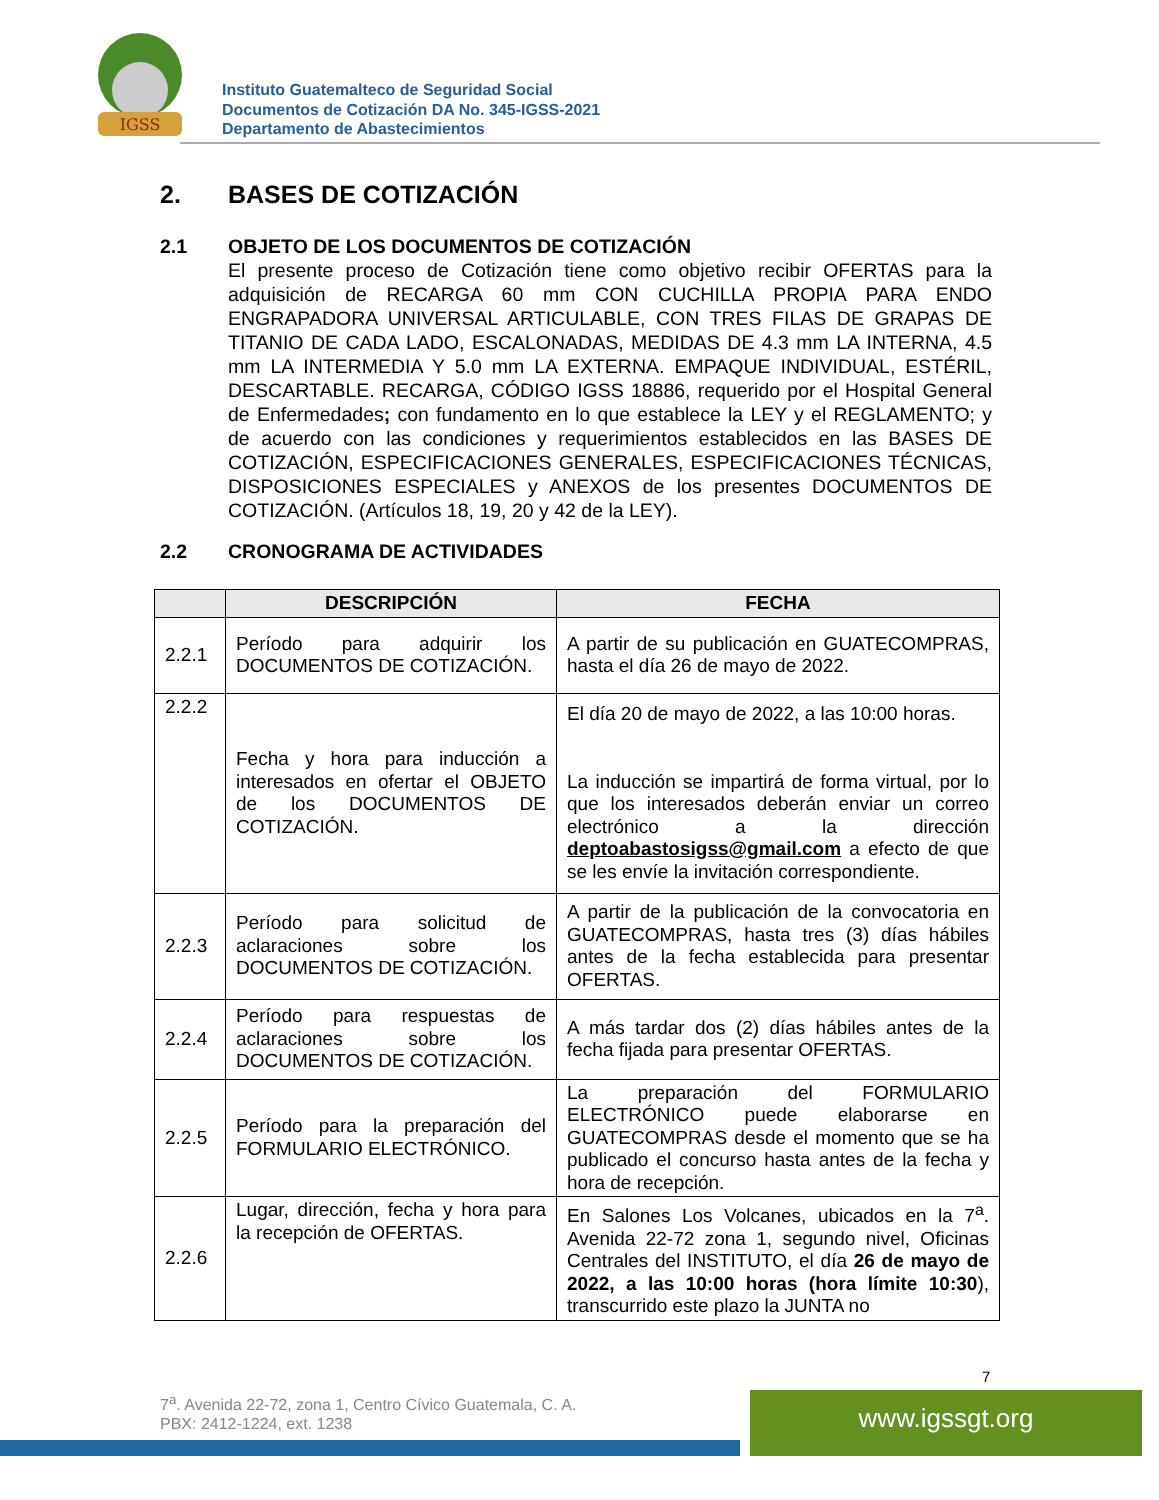IGSS
Instituto Guatemalteco de Seguridad Social
Documentos de Cotización DA No. 345-IGSS-2021
Departamento de Abastecimientos
2. BASES DE COTIZACIÓN
2.1 OBJETO DE LOS DOCUMENTOS DE COTIZACIÓN
El presente proceso de Cotización tiene como objetivo recibir OFERTAS para la adquisición de RECARGA 60 mm CON CUCHILLA PROPIA PARA ENDO ENGRAPADORA UNIVERSAL ARTICULABLE, CON TRES FILAS DE GRAPAS DE TITANIO DE CADA LADO, ESCALONADAS, MEDIDAS DE 4.3 mm LA INTERNA, 4.5 mm LA INTERMEDIA Y 5.0 mm LA EXTERNA. EMPAQUE INDIVIDUAL, ESTÉRIL, DESCARTABLE. RECARGA, CÓDIGO IGSS 18886, requerido por el Hospital General de Enfermedades; con fundamento en lo que establece la LEY y el REGLAMENTO; y de acuerdo con las condiciones y requerimientos establecidos en las BASES DE COTIZACIÓN, ESPECIFICACIONES GENERALES, ESPECIFICACIONES TÉCNICAS, DISPOSICIONES ESPECIALES y ANEXOS de los presentes DOCUMENTOS DE COTIZACIÓN. (Artículos 18, 19, 20 y 42 de la LEY).
2.2 CRONOGRAMA DE ACTIVIDADES
| | DESCRIPCIÓN | FECHA |
| --- | --- | --- |
| 2.2.1 | Período para adquirir los DOCUMENTOS DE COTIZACIÓN. | A partir de su publicación en GUATECOMPRAS, hasta el día 26 de mayo de 2022. |
| 2.2.2 | Fecha y hora para inducción a interesados en ofertar el OBJETO de los DOCUMENTOS DE COTIZACIÓN. | El día 20 de mayo de 2022, a las 10:00 horas. La inducción se impartirá de forma virtual, por lo que los interesados deberán enviar un correo electrónico a la dirección deptoabastosigss@gmail.com a efecto de que se les envíe la invitación correspondiente. |
| 2.2.3 | Período para solicitud de aclaraciones sobre los DOCUMENTOS DE COTIZACIÓN. | A partir de la publicación de la convocatoria en GUATECOMPRAS, hasta tres (3) días hábiles antes de la fecha establecida para presentar OFERTAS. |
| 2.2.4 | Período para respuestas de aclaraciones sobre los DOCUMENTOS DE COTIZACIÓN. | A más tardar dos (2) días hábiles antes de la fecha fijada para presentar OFERTAS. |
| 2.2.5 | Período para la preparación del FORMULARIO ELECTRÓNICO. | La preparación del FORMULARIO ELECTRÓNICO puede elaborarse en GUATECOMPRAS desde el momento que se ha publicado el concurso hasta antes de la fecha y hora de recepción. |
| 2.2.6 | Lugar, dirección, fecha y hora para la recepción de OFERTAS. | En Salones Los Volcanes, ubicados en la 7<sup>a</sup>. Avenida 22-72 zona 1, segundo nivel, Oficinas Centrales del INSTITUTO, el día 26 de mayo de 2022, a las 10:00 horas (hora límite 10:30 ), transcurrido este plazo la JUNTA no |
7
7<sup>a</sup>. Avenida 22-72, zona 1, Centro Cívico Guatemala, C. A.
PBX: 2412-1224, ext. 1238
www.igssgt.org